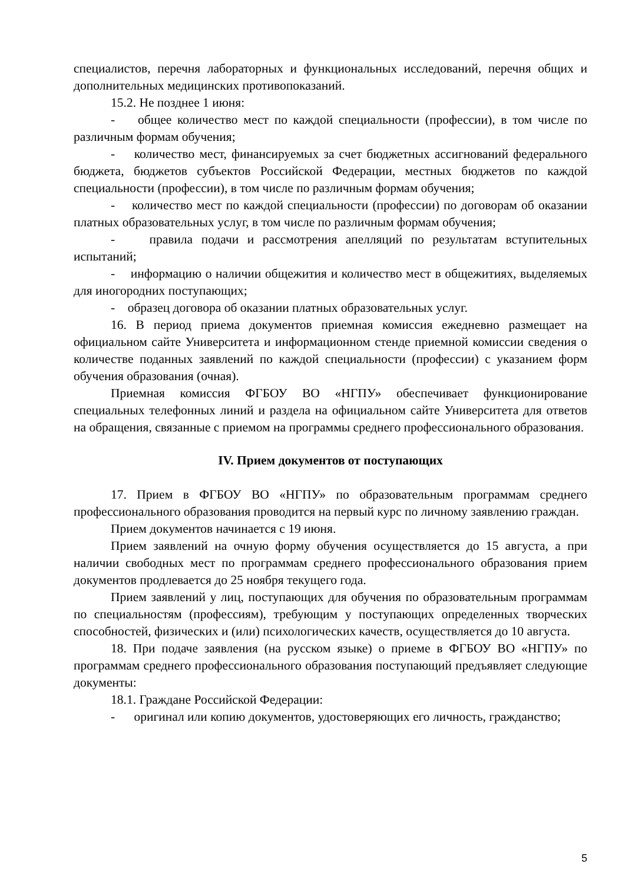специалистов, перечня лабораторных и функциональных исследований, перечня общих и дополнительных медицинских противопоказаний.
15.2. Не позднее 1 июня:
- общее количество мест по каждой специальности (профессии), в том числе по различным формам обучения;
- количество мест, финансируемых за счет бюджетных ассигнований федерального бюджета, бюджетов субъектов Российской Федерации, местных бюджетов по каждой специальности (профессии), в том числе по различным формам обучения;
- количество мест по каждой специальности (профессии) по договорам об оказании платных образовательных услуг, в том числе по различным формам обучения;
- правила подачи и рассмотрения апелляций по результатам вступительных испытаний;
- информацию о наличии общежития и количество мест в общежитиях, выделяемых для иногородних поступающих;
- образец договора об оказании платных образовательных услуг.
16. В период приема документов приемная комиссия ежедневно размещает на официальном сайте Университета и информационном стенде приемной комиссии сведения о количестве поданных заявлений по каждой специальности (профессии) с указанием форм обучения образования (очная).
Приемная комиссия ФГБОУ ВО «НГПУ» обеспечивает функционирование специальных телефонных линий и раздела на официальном сайте Университета для ответов на обращения, связанные с приемом на программы среднего профессионального образования.
IV. Прием документов от поступающих
17. Прием в ФГБОУ ВО «НГПУ» по образовательным программам среднего профессионального образования проводится на первый курс по личному заявлению граждан.
Прием документов начинается с 19 июня.
Прием заявлений на очную форму обучения осуществляется до 15 августа, а при наличии свободных мест по программам среднего профессионального образования прием документов продлевается до 25 ноября текущего года.
Прием заявлений у лиц, поступающих для обучения по образовательным программам по специальностям (профессиям), требующим у поступающих определенных творческих способностей, физических и (или) психологических качеств, осуществляется до 10 августа.
18. При подаче заявления (на русском языке) о приеме в ФГБОУ ВО «НГПУ» по программам среднего профессионального образования поступающий предъявляет следующие документы:
18.1. Граждане Российской Федерации:
- оригинал или копию документов, удостоверяющих его личность, гражданство;
5